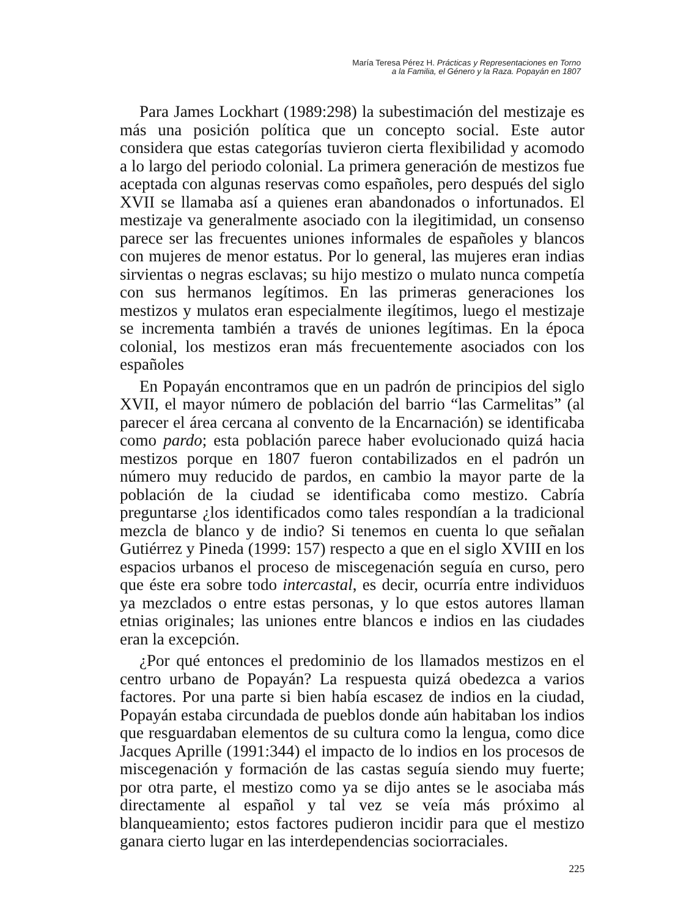María Teresa Pérez H. Prácticas y Representaciones en Torno
a la Familia, el Género y la Raza. Popayán en 1807
Para James Lockhart (1989:298) la subestimación del mestizaje es más una posición política que un concepto social. Este autor considera que estas categorías tuvieron cierta flexibilidad y acomodo a lo largo del periodo colonial. La primera generación de mestizos fue aceptada con algunas reservas como españoles, pero después del siglo XVII se llamaba así a quienes eran abandonados o infortunados. El mestizaje va generalmente asociado con la ilegitimidad, un consenso parece ser las frecuentes uniones informales de españoles y blancos con mujeres de menor estatus. Por lo general, las mujeres eran indias sirvientas o negras esclavas; su hijo mestizo o mulato nunca competía con sus hermanos legítimos. En las primeras generaciones los mestizos y mulatos eran especialmente ilegítimos, luego el mestizaje se incrementa también a través de uniones legítimas. En la época colonial, los mestizos eran más frecuentemente asociados con los españoles
En Popayán encontramos que en un padrón de principios del siglo XVII, el mayor número de población del barrio “las Carmelitas” (al parecer el área cercana al convento de la Encarnación) se identificaba como pardo; esta población parece haber evolucionado quizá hacia mestizos porque en 1807 fueron contabilizados en el padrón un número muy reducido de pardos, en cambio la mayor parte de la población de la ciudad se identificaba como mestizo. Cabría preguntarse ¿los identificados como tales respondían a la tradicional mezcla de blanco y de indio? Si tenemos en cuenta lo que señalan Gutiérrez y Pineda (1999: 157) respecto a que en el siglo XVIII en los espacios urbanos el proceso de miscegenación seguía en curso, pero que éste era sobre todo intercastal, es decir, ocurría entre individuos ya mezclados o entre estas personas, y lo que estos autores llaman etnias originales; las uniones entre blancos e indios en las ciudades eran la excepción.
¿Por qué entonces el predominio de los llamados mestizos en el centro urbano de Popayán? La respuesta quizá obedezca a varios factores. Por una parte si bien había escasez de indios en la ciudad, Popayán estaba circundada de pueblos donde aún habitaban los indios que resguardaban elementos de su cultura como la lengua, como dice Jacques Aprille (1991:344) el impacto de lo indios en los procesos de miscegenación y formación de las castas seguía siendo muy fuerte; por otra parte, el mestizo como ya se dijo antes se le asociaba más directamente al español y tal vez se veía más próximo al blanqueamiento; estos factores pudieron incidir para que el mestizo ganara cierto lugar en las interdependencias sociorraciales.
225